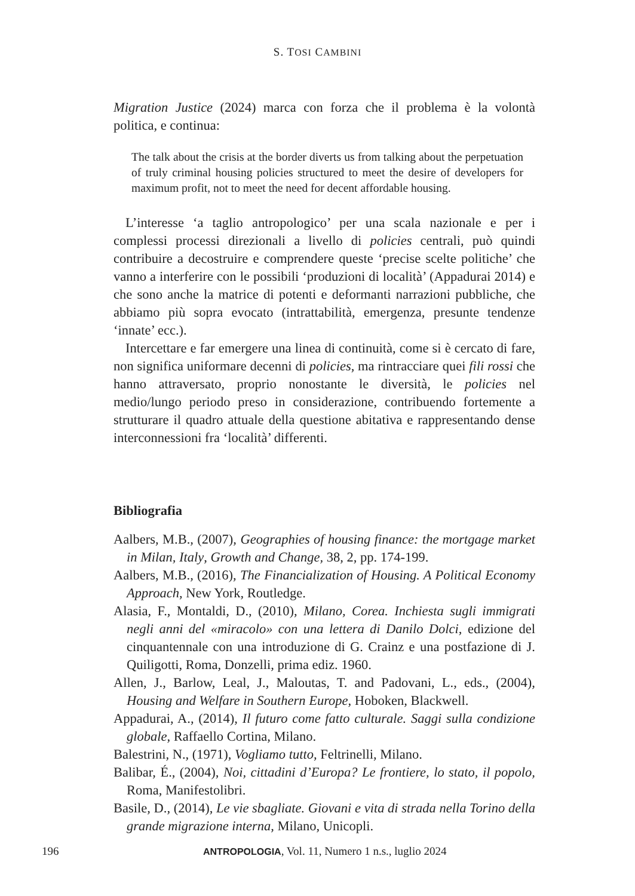S. TOSI CAMBINI
Migration Justice (2024) marca con forza che il problema è la volontà politica, e continua:
The talk about the crisis at the border diverts us from talking about the perpetuation of truly criminal housing policies structured to meet the desire of developers for maximum profit, not to meet the need for decent affordable housing.
L’interesse ‘a taglio antropologico’ per una scala nazionale e per i complessi processi direzionali a livello di policies centrali, può quindi contribuire a decostruire e comprendere queste ‘precise scelte politiche’ che vanno a interferire con le possibili ‘produzioni di località’ (Appadurai 2014) e che sono anche la matrice di potenti e deformanti narrazioni pubbliche, che abbiamo più sopra evocato (intrattabilità, emergenza, presunte tendenze ‘innate’ ecc.).
Intercettare e far emergere una linea di continuità, come si è cercato di fare, non significa uniformare decenni di policies, ma rintracciare quei fili rossi che hanno attraversato, proprio nonostante le diversità, le policies nel medio/lungo periodo preso in considerazione, contribuendo fortemente a strutturare il quadro attuale della questione abitativa e rappresentando dense interconnessioni fra ‘località’ differenti.
Bibliografia
Aalbers, M.B., (2007), Geographies of housing finance: the mortgage market in Milan, Italy, Growth and Change, 38, 2, pp. 174-199.
Aalbers, M.B., (2016), The Financialization of Housing. A Political Economy Approach, New York, Routledge.
Alasia, F., Montaldi, D., (2010), Milano, Corea. Inchiesta sugli immigrati negli anni del «miracolo» con una lettera di Danilo Dolci, edizione del cinquantennale con una introduzione di G. Crainz e una postfazione di J. Quiligotti, Roma, Donzelli, prima ediz. 1960.
Allen, J., Barlow, Leal, J., Maloutas, T. and Padovani, L., eds., (2004), Housing and Welfare in Southern Europe, Hoboken, Blackwell.
Appadurai, A., (2014), Il futuro come fatto culturale. Saggi sulla condizione globale, Raffaello Cortina, Milano.
Balestrini, N., (1971), Vogliamo tutto, Feltrinelli, Milano.
Balibar, É., (2004), Noi, cittadini d’Europa? Le frontiere, lo stato, il popolo, Roma, Manifestolibri.
Basile, D., (2014), Le vie sbagliate. Giovani e vita di strada nella Torino della grande migrazione interna, Milano, Unicopli.
196 ANTROPOLOGIA, Vol. 11, Numero 1 n.s., luglio 2024